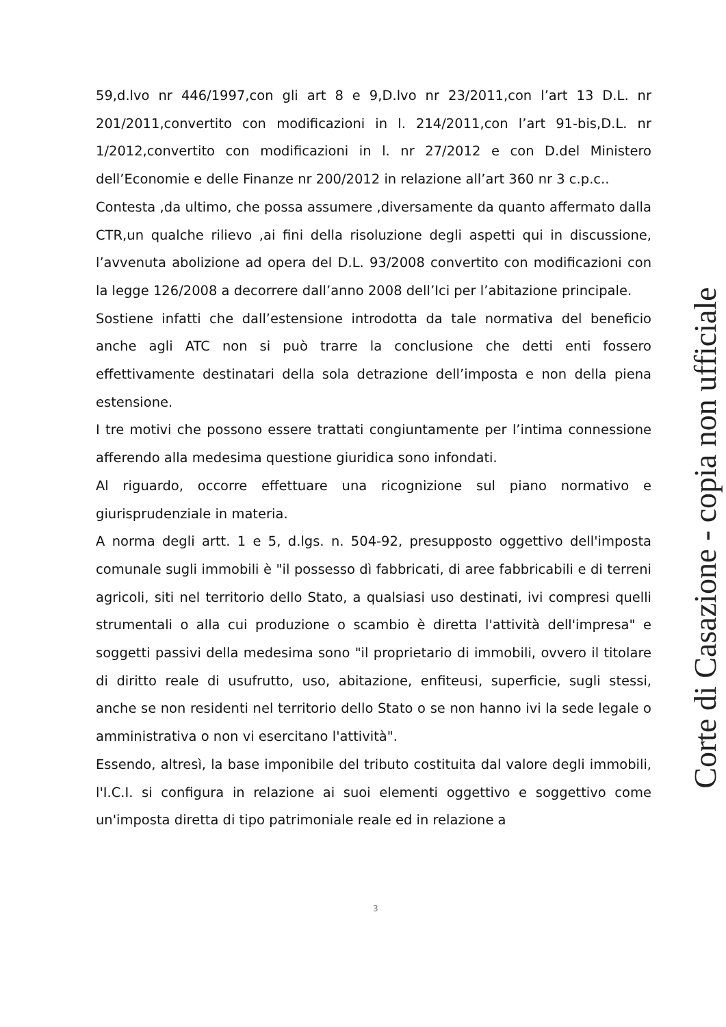59,d.lvo nr 446/1997,con gli art 8 e 9,D.lvo nr 23/2011,con l’art 13 D.L. nr 201/2011,convertito con modificazioni in l. 214/2011,con l’art 91-bis,D.L. nr 1/2012,convertito con modificazioni in l. nr 27/2012 e con D.del Ministero dell’Economie e delle Finanze nr 200/2012 in relazione all’art 360 nr 3 c.p.c..
Contesta ,da ultimo, che possa assumere ,diversamente da quanto affermato dalla CTR,un qualche rilievo ,ai fini della risoluzione degli aspetti qui in discussione, l’avvenuta abolizione ad opera del D.L. 93/2008 convertito con modificazioni con la legge 126/2008 a decorrere dall’anno 2008 dell’Ici per l’abitazione principale.
Sostiene infatti che dall’estensione introdotta da tale normativa del beneficio anche agli ATC non si può trarre la conclusione che detti enti fossero effettivamente destinatari della sola detrazione dell’imposta e non della piena estensione.
I tre motivi che possono essere trattati congiuntamente per l’intima connessione afferendo alla medesima questione giuridica sono infondati.
Al riguardo, occorre effettuare una ricognizione sul piano normativo e giurisprudenziale in materia.
A norma degli artt. 1 e 5, d.lgs. n. 504-92, presupposto oggettivo dell'imposta comunale sugli immobili è "il possesso dì fabbricati, di aree fabbricabili e di terreni agricoli, siti nel territorio dello Stato, a qualsiasi uso destinati, ivi compresi quelli strumentali o alla cui produzione o scambio è diretta l'attività dell'impresa" e soggetti passivi della medesima sono "il proprietario di immobili, ovvero il titolare di diritto reale di usufrutto, uso, abitazione, enfiteusi, superficie, sugli stessi, anche se non residenti nel territorio dello Stato o se non hanno ivi la sede legale o amministrativa o non vi esercitano l'attività".
Essendo, altresì, la base imponibile del tributo costituita dal valore degli immobili, l'I.C.I. si configura in relazione ai suoi elementi oggettivo e soggettivo come un'imposta diretta di tipo patrimoniale reale ed in relazione a
3
Corte di Casazione - copia non ufficiale